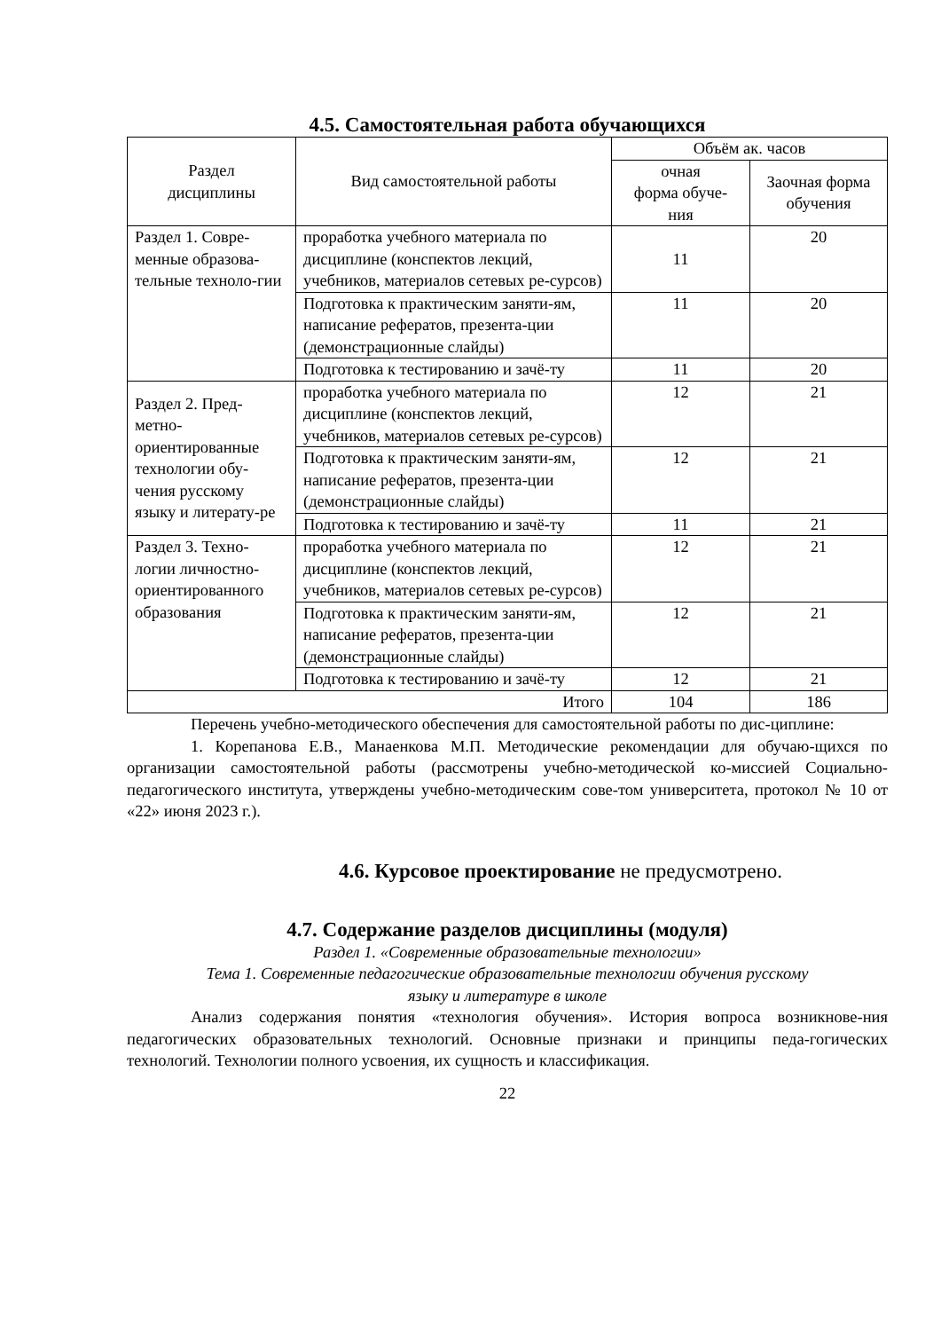4.5. Самостоятельная работа обучающихся
| Раздел дисциплины | Вид самостоятельной работы | Объём ак. часов | |
| --- | --- | --- | --- |
| | | очная форма обуче- ния | Заочная форма обучения |
| Раздел 1. Совре-менные образова-тельные техноло-гии | проработка учебного материала по дисциплине (конспектов лекций, учебников, материалов сетевых ре-сурсов) | 11 | 20 |
| | Подготовка к практическим заняти-ям, написание рефератов, презента-ции (демонстрационные слайды) | 11 | 20 |
| | Подготовка к тестированию и зачё-ту | 11 | 20 |
| Раздел 2. Пред-метно-ориентированные технологии обу-чения русскому языку и литерату-ре | проработка учебного материала по дисциплине (конспектов лекций, учебников, материалов сетевых ре-сурсов) | 12 | 21 |
| | Подготовка к практическим заняти-ям, написание рефератов, презента-ции (демонстрационные слайды) | 12 | 21 |
| | Подготовка к тестированию и зачё-ту | 11 | 21 |
| Раздел 3. Техно-логии личностно-ориентированного образования | проработка учебного материала по дисциплине (конспектов лекций, учебников, материалов сетевых ре-сурсов) | 12 | 21 |
| | Подготовка к практическим заняти-ям, написание рефератов, презента-ции (демонстрационные слайды) | 12 | 21 |
| | Подготовка к тестированию и зачё-ту | 12 | 21 |
| Итого | | 104 | 186 |
Перечень учебно-методического обеспечения для самостоятельной работы по дис-циплине:
1. Корепанова Е.В., Манаенкова М.П. Методические рекомендации для обучаю-щихся по организации самостоятельной работы (рассмотрены учебно-методической ко-миссией Социально-педагогического института, утверждены учебно-методическим сове-том университета, протокол № 10 от «22» июня 2023 г.).
4.6. Курсовое проектирование не предусмотрено.
4.7. Содержание разделов дисциплины (модуля)
Раздел 1. «Современные образовательные технологии»
Тема 1. Современные педагогические образовательные технологии обучения русскому
языку и литературе в школе
Анализ содержания понятия «технология обучения». История вопроса возникнове-ния педагогических образовательных технологий. Основные признаки и принципы педа-гогических технологий. Технологии полного усвоения, их сущность и классификация.
22